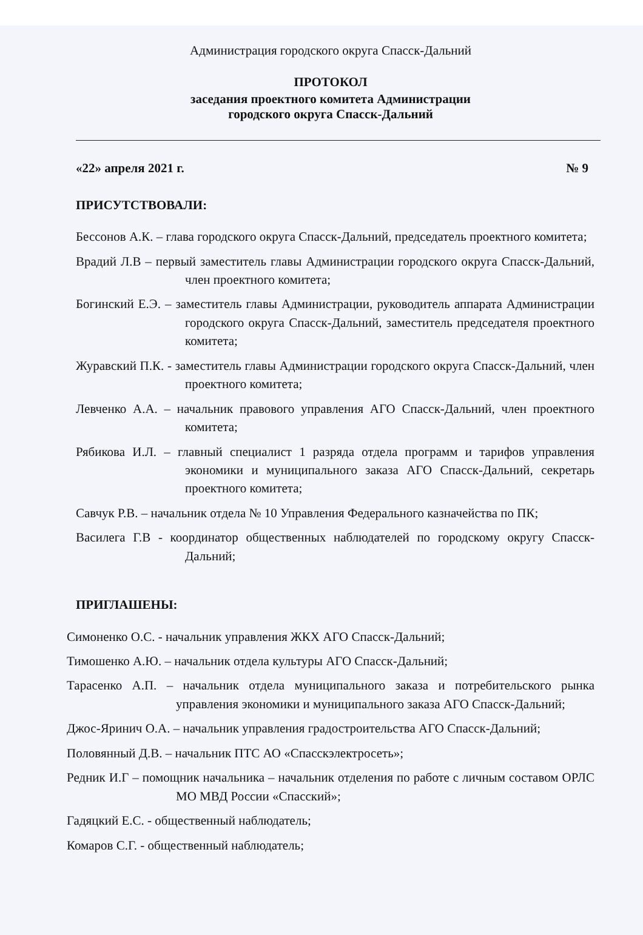Администрация городского округа Спасск-Дальний
ПРОТОКОЛ
заседания проектного комитета Администрации
городского округа Спасск-Дальний
«22» апреля 2021 г. № 9
ПРИСУТСТВОВАЛИ:
Бессонов А.К. – глава городского округа Спасск-Дальний, председатель проектного комитета;
Врадий Л.В – первый заместитель главы Администрации городского округа Спасск-Дальний, член проектного комитета;
Богинский Е.Э. – заместитель главы Администрации, руководитель аппарата Администрации городского округа Спасск-Дальний, заместитель председателя проектного комитета;
Журавский П.К. - заместитель главы Администрации городского округа Спасск-Дальний, член проектного комитета;
Левченко А.А. – начальник правового управления АГО Спасск-Дальний, член проектного комитета;
Рябикова И.Л. – главный специалист 1 разряда отдела программ и тарифов управления экономики и муниципального заказа АГО Спасск-Дальний, секретарь проектного комитета;
Савчук Р.В. – начальник отдела № 10 Управления Федерального казначейства по ПК;
Василега Г.В - координатор общественных наблюдателей по городскому округу Спасск-Дальний;
ПРИГЛАШЕНЫ:
Симоненко О.С. - начальник управления ЖКХ АГО Спасск-Дальний;
Тимошенко А.Ю. – начальник отдела культуры АГО Спасск-Дальний;
Тарасенко А.П. – начальник отдела муниципального заказа и потребительского рынка управления экономики и муниципального заказа АГО Спасск-Дальний;
Джос-Яринич О.А. – начальник управления градостроительства АГО Спасск-Дальний;
Половянный Д.В. – начальник ПТС АО «Спасскэлектросеть»;
Редник И.Г – помощник начальника – начальник отделения по работе с личным составом ОРЛС МО МВД России «Спасский»;
Гадяцкий Е.С. - общественный наблюдатель;
Комаров С.Г. - общественный наблюдатель;